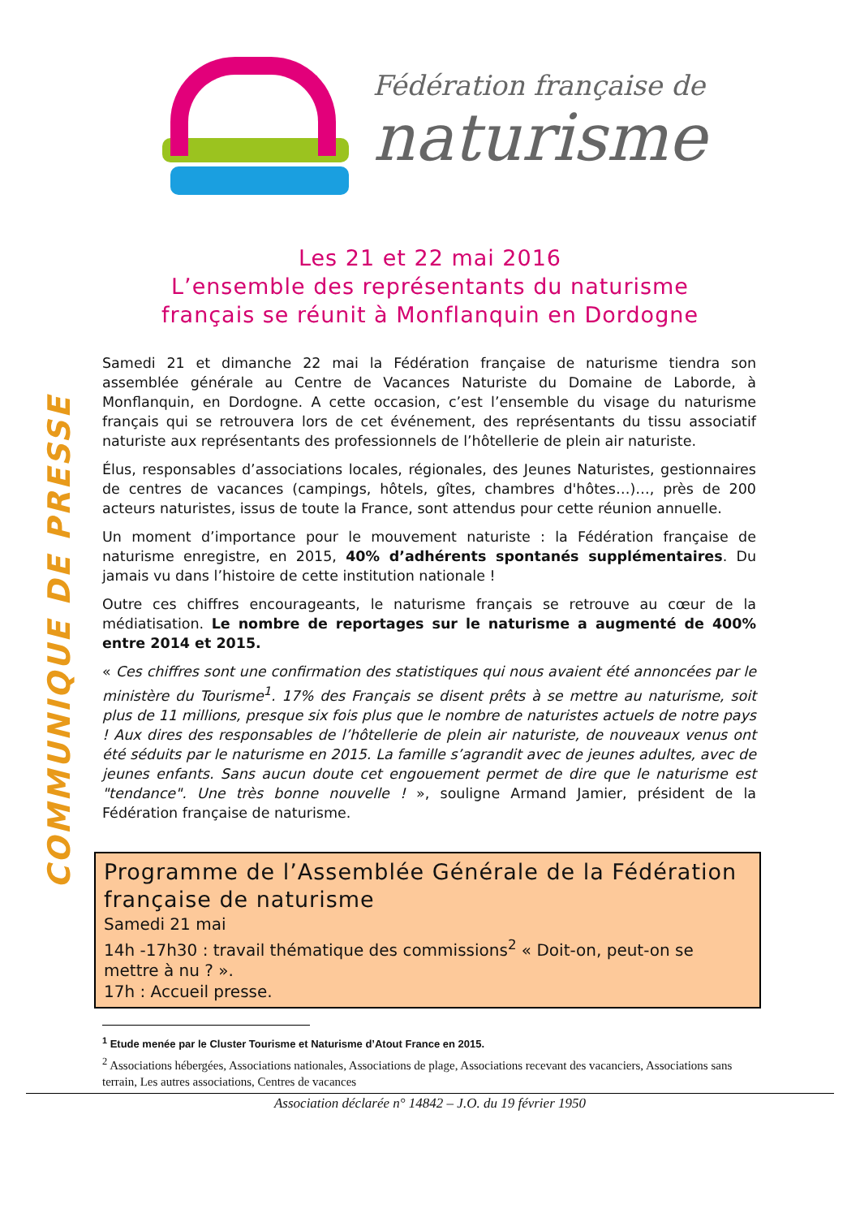Fédération française de
naturisme
Les 21 et 22 mai 2016
L’ensemble des représentants du naturisme
français se réunit à Monflanquin en Dordogne
COMMUNIQUE DE PRESSE
Samedi 21 et dimanche 22 mai la Fédération française de naturisme tiendra son assemblée générale au Centre de Vacances Naturiste du Domaine de Laborde, à Monflanquin, en Dordogne. A cette occasion, c’est l’ensemble du visage du naturisme français qui se retrouvera lors de cet événement, des représentants du tissu associatif naturiste aux représentants des professionnels de l’hôtellerie de plein air naturiste.
Élus, responsables d’associations locales, régionales, des Jeunes Naturistes, gestionnaires de centres de vacances (campings, hôtels, gîtes, chambres d'hôtes…)…, près de 200 acteurs naturistes, issus de toute la France, sont attendus pour cette réunion annuelle.
Un moment d’importance pour le mouvement naturiste : la Fédération française de naturisme enregistre, en 2015, 40% d’adhérents spontanés supplémentaires. Du jamais vu dans l’histoire de cette institution nationale !
Outre ces chiffres encourageants, le naturisme français se retrouve au cœur de la médiatisation. Le nombre de reportages sur le naturisme a augmenté de 400% entre 2014 et 2015.
« Ces chiffres sont une confirmation des statistiques qui nous avaient été annoncées par le ministère du Tourisme<sup>1</sup>. 17% des Français se disent prêts à se mettre au naturisme, soit plus de 11 millions, presque six fois plus que le nombre de naturistes actuels de notre pays ! Aux dires des responsables de l’hôtellerie de plein air naturiste, de nouveaux venus ont été séduits par le naturisme en 2015. La famille s’agrandit avec de jeunes adultes, avec de jeunes enfants. Sans aucun doute cet engouement permet de dire que le naturisme est "tendance". Une très bonne nouvelle ! », souligne Armand Jamier, président de la Fédération française de naturisme.
Programme de l’Assemblée Générale de la Fédération française de naturisme
Samedi 21 mai
14h -17h30 : travail thématique des commissions<sup>2</sup> « Doit-on, peut-on se mettre à nu ? ».
17h : Accueil presse.
<sup>1</sup> Etude menée par le Cluster Tourisme et Naturisme d’Atout France en 2015.
<sup>2</sup> Associations hébergées, Associations nationales, Associations de plage, Associations recevant des vacanciers, Associations sans terrain, Les autres associations, Centres de vacances
Association déclarée n° 14842 – J.O. du 19 février 1950